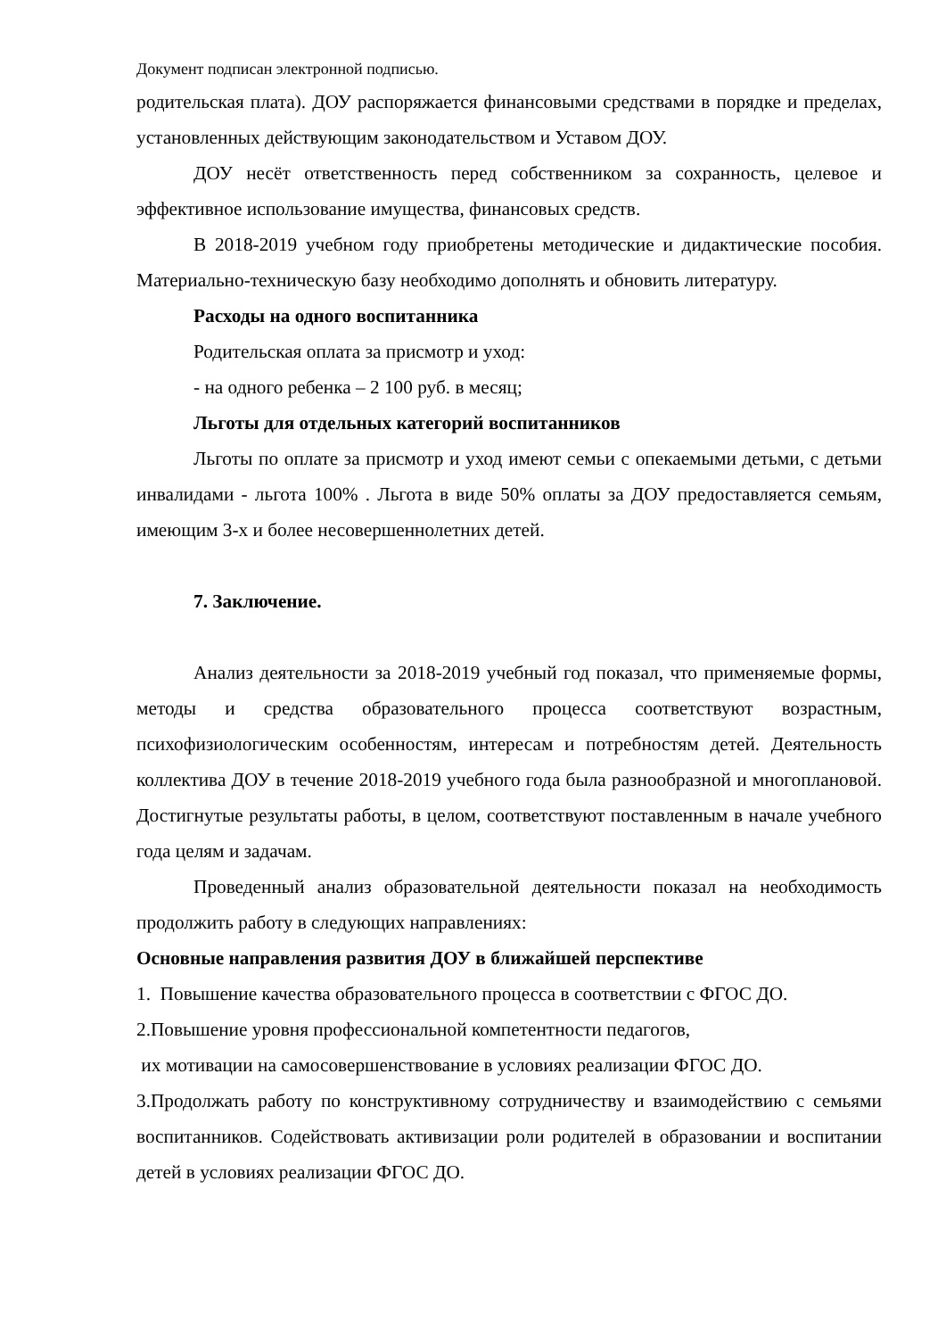Документ подписан электронной подписью.
родительская плата). ДОУ распоряжается финансовыми средствами в порядке и пределах, установленных действующим законодательством и Уставом ДОУ.
ДОУ несёт ответственность перед собственником за сохранность, целевое и эффективное использование имущества, финансовых средств.
В 2018-2019 учебном году приобретены методические и дидактические пособия. Материально-техническую базу необходимо дополнять и обновить литературу.
Расходы на одного воспитанника
Родительская оплата за присмотр и уход:
- на одного ребенка – 2 100 руб. в месяц;
Льготы для отдельных категорий воспитанников
Льготы по оплате за присмотр и уход имеют семьи с опекаемыми детьми, с детьми инвалидами - льгота 100% . Льгота в виде 50% оплаты за ДОУ предоставляется семьям, имеющим 3-х и более несовершеннолетних детей.
7. Заключение.
Анализ деятельности за 2018-2019 учебный год показал, что применяемые формы, методы и средства образовательного процесса соответствуют возрастным, психофизиологическим особенностям, интересам и потребностям детей. Деятельность коллектива ДОУ в течение 2018-2019 учебного года была разнообразной и многоплановой. Достигнутые результаты работы, в целом, соответствуют поставленным в начале учебного года целям и задачам.
Проведенный анализ образовательной деятельности показал на необходимость продолжить работу в следующих направлениях:
Основные направления развития ДОУ в ближайшей перспективе
1. Повышение качества образовательного процесса в соответствии с ФГОС ДО.
2.Повышение уровня профессиональной компетентности педагогов,
их мотивации на самосовершенствование в условиях реализации ФГОС ДО.
3.Продолжать работу по конструктивному сотрудничеству и взаимодействию с семьями воспитанников. Содействовать активизации роли родителей в образовании и воспитании детей в условиях реализации ФГОС ДО.